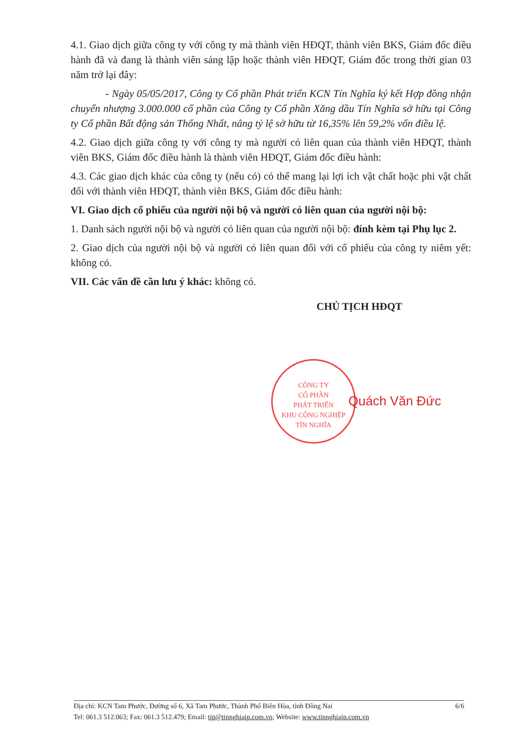CÔNG TY
CỔ PHẦN
PHÁT TRIỂN
KHU CÔNG NGHIỆP
TÍN NGHĨA
4.1. Giao dịch giữa công ty với công ty mà thành viên HĐQT, thành viên BKS, Giám đốc điều hành đã và đang là thành viên sáng lập hoặc thành viên HĐQT, Giám đốc trong thời gian 03 năm trở lại đây:
- Ngày 05/05/2017, Công ty Cổ phần Phát triển KCN Tín Nghĩa ký kết Hợp đồng nhận chuyển nhượng 3.000.000 cổ phần của Công ty Cổ phần Xăng dầu Tín Nghĩa sở hữu tại Công ty Cổ phần Bất động sản Thống Nhất, nâng tỷ lệ sở hữu từ 16,35% lên 59,2% vốn điều lệ.
4.2. Giao dịch giữa công ty với công ty mà người có liên quan của thành viên HĐQT, thành viên BKS, Giám đốc điều hành là thành viên HĐQT, Giám đốc điều hành:
4.3. Các giao dịch khác của công ty (nếu có) có thể mang lại lợi ích vật chất hoặc phi vật chất đối với thành viên HĐQT, thành viên BKS, Giám đốc điều hành:
VI. Giao dịch cổ phiếu của người nội bộ và người có liên quan của người nội bộ:
1. Danh sách người nội bộ và người có liên quan của người nội bộ: đính kèm tại Phụ lục 2.
2. Giao dịch của người nội bộ và người có liên quan đối với cổ phiếu của công ty niêm yết: không có.
VII. Các vấn đề cần lưu ý khác: không có.
CHỦ TỊCH HĐQT
Quách Văn Đức
Địa chỉ: KCN Tam Phước, Đường số 6, Xã Tam Phước, Thành Phố Biên Hòa, tỉnh Đồng Nai 6/6
Tel: 061.3 512.063; Fax: 061.3 512.479; Email: tip@tinnghiaip.com.vn; Website: www.tinnghiaip.com.vn